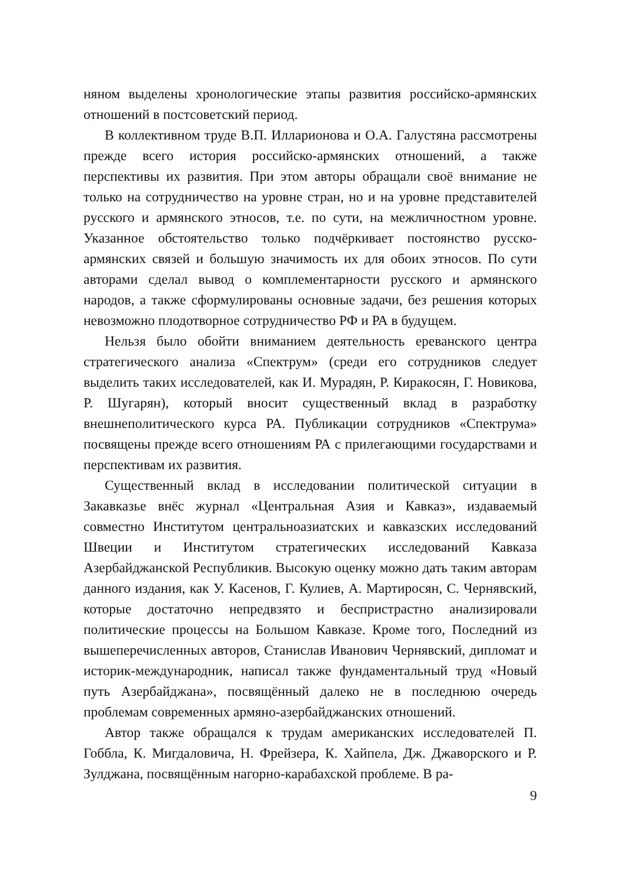няном выделены хронологические этапы развития российско-армянских отношений в постсоветский период.
В коллективном труде В.П. Илларионова и О.А. Галустяна рассмотрены прежде всего история российско-армянских отношений, а также перспективы их развития. При этом авторы обращали своё внимание не только на сотрудничество на уровне стран, но и на уровне представителей русского и армянского этносов, т.е. по сути, на межличностном уровне. Указанное обстоятельство только подчёркивает постоянство русско-армянских связей и большую значимость их для обоих этносов. По сути авторами сделал вывод о комплементарности русского и армянского народов, а также сформулированы основные задачи, без решения которых невозможно плодотворное сотрудничество РФ и РА в будущем.
Нельзя было обойти вниманием деятельность ереванского центра стратегического анализа «Спектрум» (среди его сотрудников следует выделить таких исследователей, как И. Мурадян, Р. Киракосян, Г. Новикова, Р. Шугарян), который вносит существенный вклад в разработку внешнеполитического курса РА. Публикации сотрудников «Спектрума» посвящены прежде всего отношениям РА с прилегающими государствами и перспективам их развития.
Существенный вклад в исследовании политической ситуации в Закавказье внёс журнал «Центральная Азия и Кавказ», издаваемый совместно Институтом центральноазиатских и кавказских исследований Швеции и Институтом стратегических исследований Кавказа Азербайджанской Республикив. Высокую оценку можно дать таким авторам данного издания, как У. Касенов, Г. Кулиев, А. Мартиросян, С. Чернявский, которые достаточно непредвзято и беспристрастно анализировали политические процессы на Большом Кавказе. Кроме того, Последний из вышеперечисленных авторов, Станислав Иванович Чернявский, дипломат и историк-международник, написал также фундаментальный труд «Новый путь Азербайджана», посвящённый далеко не в последнюю очередь проблемам современных армяно-азербайджанских отношений.
Автор также обращался к трудам американских исследователей П. Гоббла, К. Мигдаловича, Н. Фрейзера, К. Хайпела, Дж. Джаворского и Р. Зулджана, посвящённым нагорно-карабахской проблеме. В ра-
9